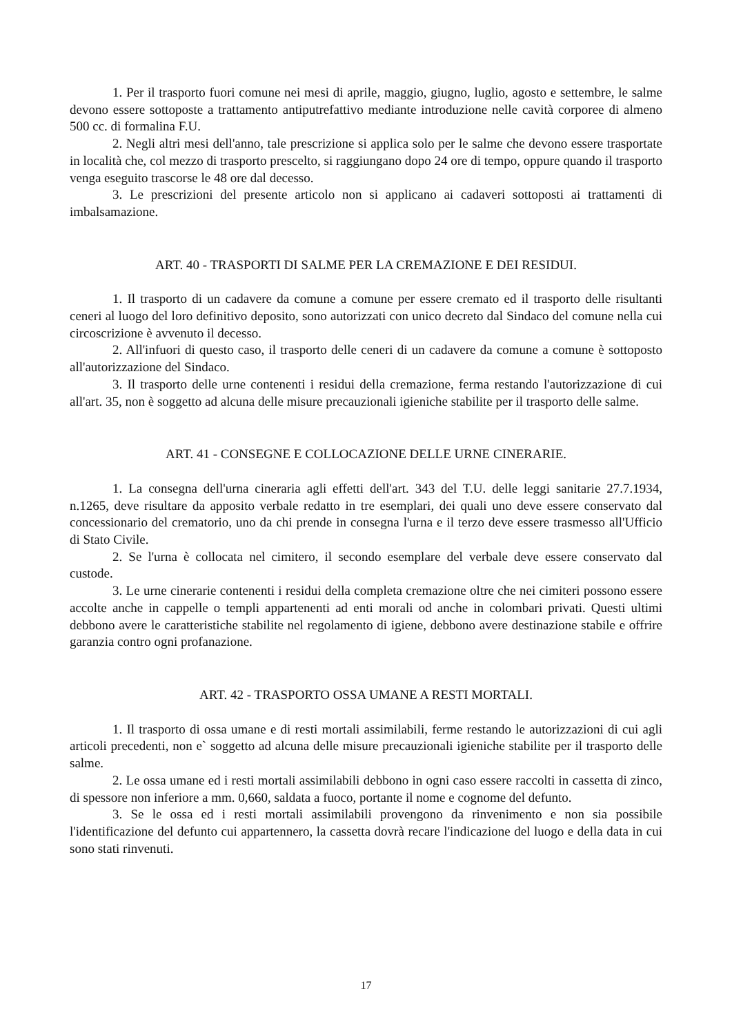1. Per il trasporto fuori comune nei mesi di aprile, maggio, giugno, luglio, agosto e settembre, le salme devono essere sottoposte a trattamento antiputrefattivo mediante introduzione nelle cavità corporee di almeno 500 cc. di formalina F.U.
2. Negli altri mesi dell'anno, tale prescrizione si applica solo per le salme che devono essere trasportate in località che, col mezzo di trasporto prescelto, si raggiungano dopo 24 ore di tempo, oppure quando il trasporto venga eseguito trascorse le 48 ore dal decesso.
3. Le prescrizioni del presente articolo non si applicano ai cadaveri sottoposti ai trattamenti di imbalsamazione.
ART. 40 - TRASPORTI DI SALME PER LA CREMAZIONE E DEI RESIDUI.
1. Il trasporto di un cadavere da comune a comune per essere cremato ed il trasporto delle risultanti ceneri al luogo del loro definitivo deposito, sono autorizzati con unico decreto dal Sindaco del comune nella cui circoscrizione è avvenuto il decesso.
2. All'infuori di questo caso, il trasporto delle ceneri di un cadavere da comune a comune è sottoposto all'autorizzazione del Sindaco.
3. Il trasporto delle urne contenenti i residui della cremazione, ferma restando l'autorizzazione di cui all'art. 35, non è soggetto ad alcuna delle misure precauzionali igieniche stabilite per il trasporto delle salme.
ART. 41 - CONSEGNE E COLLOCAZIONE DELLE URNE CINERARIE.
1. La consegna dell'urna cineraria agli effetti dell'art. 343 del T.U. delle leggi sanitarie 27.7.1934, n.1265, deve risultare da apposito verbale redatto in tre esemplari, dei quali uno deve essere conservato dal concessionario del crematorio, uno da chi prende in consegna l'urna e il terzo deve essere trasmesso all'Ufficio di Stato Civile.
2. Se l'urna è collocata nel cimitero, il secondo esemplare del verbale deve essere conservato dal custode.
3. Le urne cinerarie contenenti i residui della completa cremazione oltre che nei cimiteri possono essere accolte anche in cappelle o templi appartenenti ad enti morali od anche in colombari privati. Questi ultimi debbono avere le caratteristiche stabilite nel regolamento di igiene, debbono avere destinazione stabile e offrire garanzia contro ogni profanazione.
ART. 42 - TRASPORTO OSSA UMANE A RESTI MORTALI.
1. Il trasporto di ossa umane e di resti mortali assimilabili, ferme restando le autorizzazioni di cui agli articoli precedenti, non e` soggetto ad alcuna delle misure precauzionali igieniche stabilite per il trasporto delle salme.
2. Le ossa umane ed i resti mortali assimilabili debbono in ogni caso essere raccolti in cassetta di zinco, di spessore non inferiore a mm. 0,660, saldata a fuoco, portante il nome e cognome del defunto.
3. Se le ossa ed i resti mortali assimilabili provengono da rinvenimento e non sia possibile l'identificazione del defunto cui appartennero, la cassetta dovrà recare l'indicazione del luogo e della data in cui sono stati rinvenuti.
17